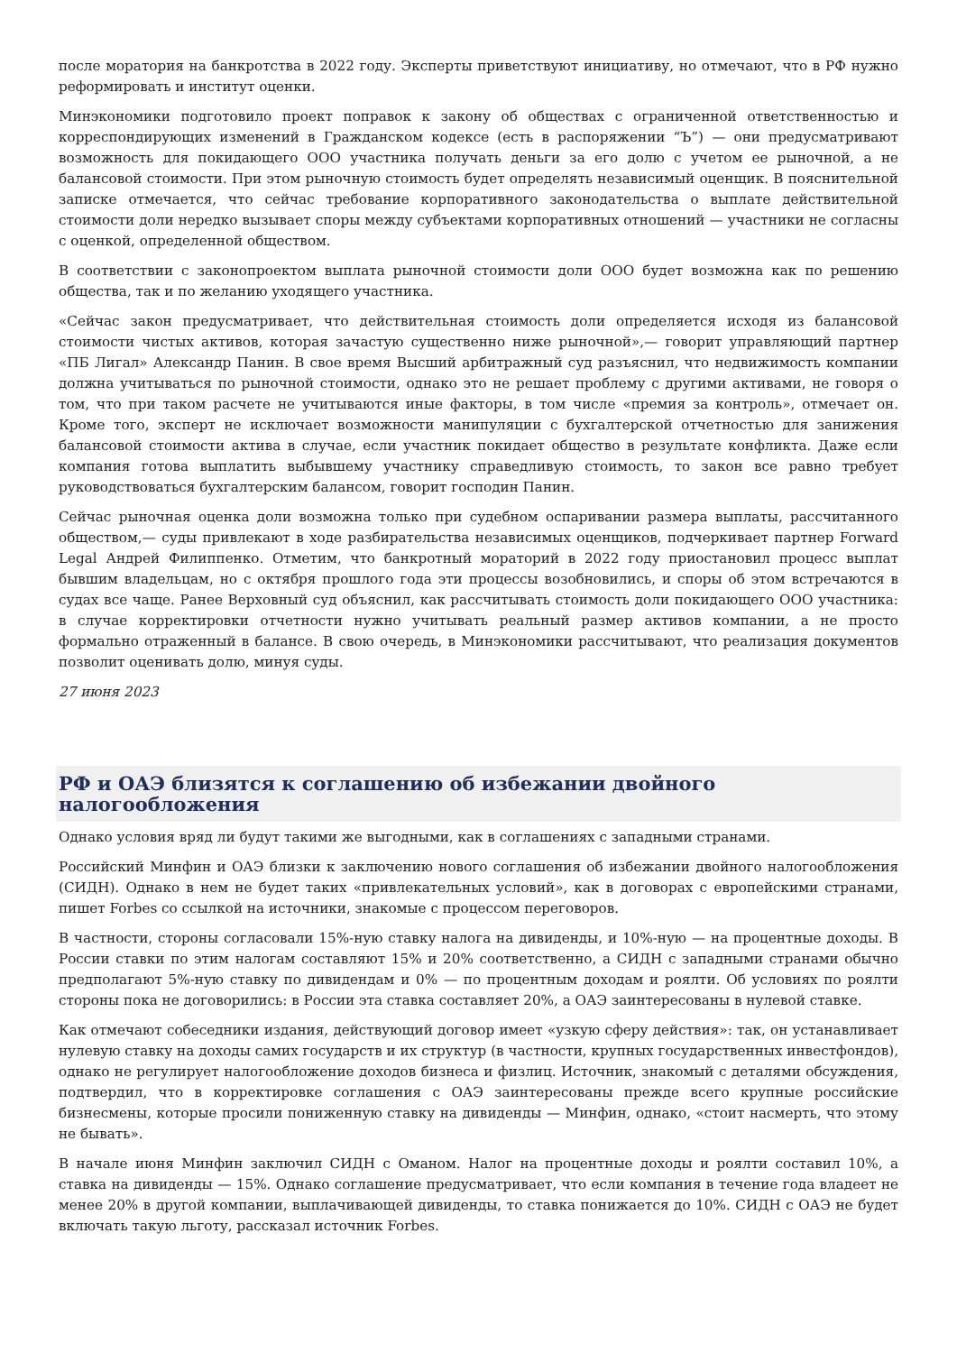после моратория на банкротства в 2022 году. Эксперты приветствуют инициативу, но отмечают, что в РФ нужно реформировать и институт оценки.
Минэкономики подготовило проект поправок к закону об обществах с ограниченной ответственностью и корреспондирующих изменений в Гражданском кодексе (есть в распоряжении “Ъ”) — они предусматривают возможность для покидающего ООО участника получать деньги за его долю с учетом ее рыночной, а не балансовой стоимости. При этом рыночную стоимость будет определять независимый оценщик. В пояснительной записке отмечается, что сейчас требование корпоративного законодательства о выплате действительной стоимости доли нередко вызывает споры между субъектами корпоративных отношений — участники не согласны с оценкой, определенной обществом.
В соответствии с законопроектом выплата рыночной стоимости доли ООО будет возможна как по решению общества, так и по желанию уходящего участника.
«Сейчас закон предусматривает, что действительная стоимость доли определяется исходя из балансовой стоимости чистых активов, которая зачастую существенно ниже рыночной»,— говорит управляющий партнер «ПБ Лигал» Александр Панин. В свое время Высший арбитражный суд разъяснил, что недвижимость компании должна учитываться по рыночной стоимости, однако это не решает проблему с другими активами, не говоря о том, что при таком расчете не учитываются иные факторы, в том числе «премия за контроль», отмечает он. Кроме того, эксперт не исключает возможности манипуляции с бухгалтерской отчетностью для занижения балансовой стоимости актива в случае, если участник покидает общество в результате конфликта. Даже если компания готова выплатить выбывшему участнику справедливую стоимость, то закон все равно требует руководствоваться бухгалтерским балансом, говорит господин Панин.
Сейчас рыночная оценка доли возможна только при судебном оспаривании размера выплаты, рассчитанного обществом,— суды привлекают в ходе разбирательства независимых оценщиков, подчеркивает партнер Forward Legal Андрей Филиппенко. Отметим, что банкротный мораторий в 2022 году приостановил процесс выплат бывшим владельцам, но с октября прошлого года эти процессы возобновились, и споры об этом встречаются в судах все чаще. Ранее Верховный суд объяснил, как рассчитывать стоимость доли покидающего ООО участника: в случае корректировки отчетности нужно учитывать реальный размер активов компании, а не просто формально отраженный в балансе. В свою очередь, в Минэкономики рассчитывают, что реализация документов позволит оценивать долю, минуя суды.
27 июня 2023
РФ и ОАЭ близятся к соглашению об избежании двойного налогообложения
Однако условия вряд ли будут такими же выгодными, как в соглашениях с западными странами.
Российский Минфин и ОАЭ близки к заключению нового соглашения об избежании двойного налогообложения (СИДН). Однако в нем не будет таких «привлекательных условий», как в договорах с европейскими странами, пишет Forbes со ссылкой на источники, знакомые с процессом переговоров.
В частности, стороны согласовали 15%-ную ставку налога на дивиденды, и 10%-ную — на процентные доходы. В России ставки по этим налогам составляют 15% и 20% соответственно, а СИДН с западными странами обычно предполагают 5%-ную ставку по дивидендам и 0% — по процентным доходам и роялти. Об условиях по роялти стороны пока не договорились: в России эта ставка составляет 20%, а ОАЭ заинтересованы в нулевой ставке.
Как отмечают собеседники издания, действующий договор имеет «узкую сферу действия»: так, он устанавливает нулевую ставку на доходы самих государств и их структур (в частности, крупных государственных инвестфондов), однако не регулирует налогообложение доходов бизнеса и физлиц. Источник, знакомый с деталями обсуждения, подтвердил, что в корректировке соглашения с ОАЭ заинтересованы прежде всего крупные российские бизнесмены, которые просили пониженную ставку на дивиденды — Минфин, однако, «стоит насмерть, что этому не бывать».
В начале июня Минфин заключил СИДН с Оманом. Налог на процентные доходы и роялти составил 10%, а ставка на дивиденды — 15%. Однако соглашение предусматривает, что если компания в течение года владеет не менее 20% в другой компании, выплачивающей дивиденды, то ставка понижается до 10%. СИДН с ОАЭ не будет включать такую льготу, рассказал источник Forbes.